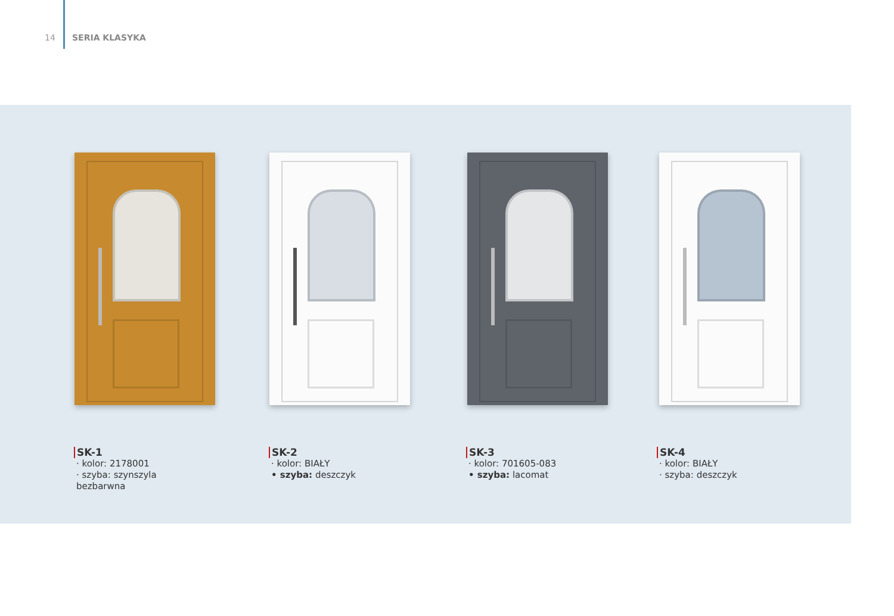14 SERIA KLASYKA
SK-1
· kolor: 2178001
· szyba: szynszyla bezbarwna
SK-2
· kolor: BIAŁY
• szyba: deszczyk
SK-3
· kolor: 701605-083
• szyba: lacomat
SK-4
· kolor: BIAŁY
· szyba: deszczyk